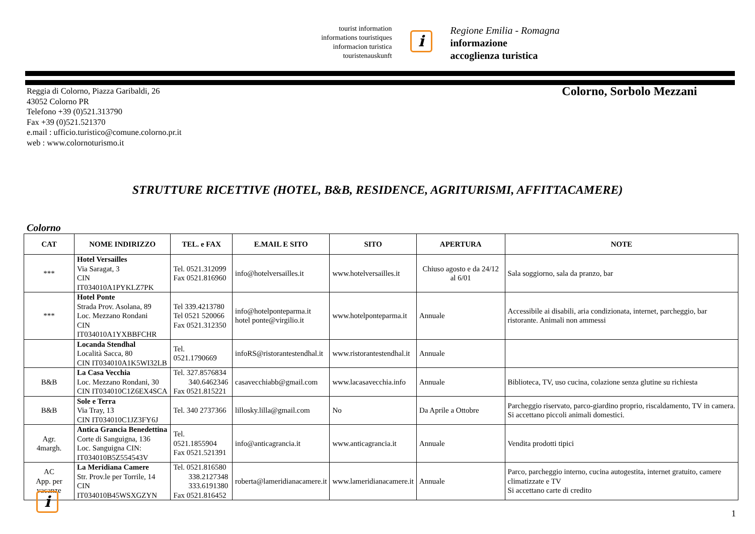tourist information
informations touristiques
informacion turistica
touristenauskunft
i
Regione Emilia - Romagna
informazione
accoglienza turistica
Reggia di Colorno, Piazza Garibaldi, 26
43052 Colorno PR
Telefono +39 (0)521.313790
Fax +39 (0)521.521370
e.mail : ufficio.turistico@comune.colorno.pr.it
web : www.colornoturismo.it
Colorno, Sorbolo Mezzani
STRUTTURE RICETTIVE (HOTEL, B&B, RESIDENCE, AGRITURISMI, AFFITTACAMERE)
Colorno
| CAT | NOME INDIRIZZO | TEL. e FAX | E.MAIL E SITO | SITO | APERTURA | NOTE |
| --- | --- | --- | --- | --- | --- | --- |
| *** | Hotel Versailles Via Saragat, 3 CIN IT034010A1PYKLZ7PK | Tel. 0521.312099 Fax 0521.816960 | info@hotelversailles.it | www.hotelversailles.it | Chiuso agosto e da 24/12 al 6/01 | Sala soggiorno, sala da pranzo, bar |
| *** | Hotel Ponte Strada Prov. Asolana, 89 Loc. Mezzano Rondani CIN IT034010A1YXBBFCHR | Tel 339.4213780 Tel 0521 520066 Fax 0521.312350 | info@hotelponteparma.it hotel ponte@virgilio.it | www.hotelponteparma.it | Annuale | Accessibile ai disabili, aria condizionata, internet, parcheggio, bar ristorante. Animali non ammessi |
| | Locanda Stendhal Località Sacca, 80 CIN IT034010A1K5WI32LB | Tel. 0521.1790669 | infoRS@ristorantestendhal.it | www.ristorantestendhal.it | Annuale | |
| B&B | La Casa Vecchia Loc. Mezzano Rondani, 30 CIN IT034010C1Z6EX4SCA | Tel. 327.8576834 340.6462346 Fax 0521.815221 | casavecchiabb@gmail.com | www.lacasavecchia.info | Annuale | Biblioteca, TV, uso cucina, colazione senza glutine su richiesta |
| B&B | Sole e Terra Via Tray, 13 CIN IT034010C1JZ3FY6J | Tel. 340 2737366 | lillosky.lilla@gmail.com | No | Da Aprile a Ottobre | Parcheggio riservato, parco-giardino proprio, riscaldamento, TV in camera. Si accettano piccoli animali domestici. |
| Agr. 4margh. | Antica Grancia Benedettina Corte di Sanguigna, 136 Loc. Sanguigna CIN: IT034010B5Z554543V | Tel. 0521.1855904 Fax 0521.521391 | info@anticagrancia.it | www.anticagrancia.it | Annuale | Vendita prodotti tipici |
| AC App. per vacanze | La Meridiana Camere Str. Prov.le per Torrile, 14 CIN IT034010B45WSXGZYN | Tel. 0521.816580 338.2127348 333.6191380 Fax 0521.816452 | roberta@lameridianacamere.it | www.lameridianacamere.it | Annuale | Parco, parcheggio interno, cucina autogestita, internet gratuito, camere climatizzate e TV Si accettano carte di credito |
i
1